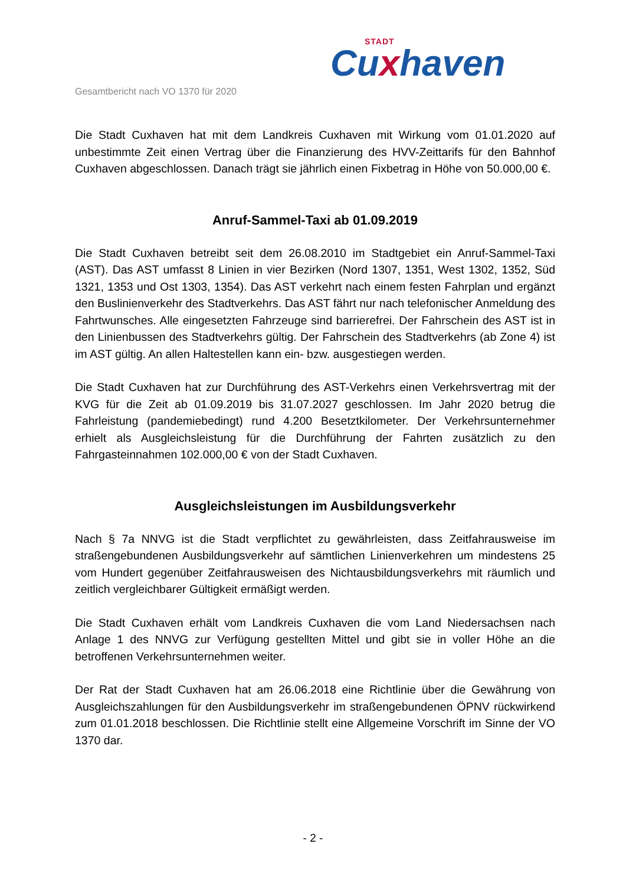STADT
Cuxhaven
Gesamtbericht nach VO 1370 für 2020
Die Stadt Cuxhaven hat mit dem Landkreis Cuxhaven mit Wirkung vom 01.01.2020 auf unbestimmte Zeit einen Vertrag über die Finanzierung des HVV-Zeittarifs für den Bahnhof Cuxhaven abgeschlossen. Danach trägt sie jährlich einen Fixbetrag in Höhe von 50.000,00 €.
Anruf-Sammel-Taxi ab 01.09.2019
Die Stadt Cuxhaven betreibt seit dem 26.08.2010 im Stadtgebiet ein Anruf-Sammel-Taxi (AST). Das AST umfasst 8 Linien in vier Bezirken (Nord 1307, 1351, West 1302, 1352, Süd 1321, 1353 und Ost 1303, 1354). Das AST verkehrt nach einem festen Fahrplan und ergänzt den Buslinienverkehr des Stadtverkehrs. Das AST fährt nur nach telefonischer Anmeldung des Fahrtwunsches. Alle eingesetzten Fahrzeuge sind barrierefrei. Der Fahrschein des AST ist in den Linienbussen des Stadtverkehrs gültig. Der Fahrschein des Stadtverkehrs (ab Zone 4) ist im AST gültig. An allen Haltestellen kann ein- bzw. ausgestiegen werden.
Die Stadt Cuxhaven hat zur Durchführung des AST-Verkehrs einen Verkehrsvertrag mit der KVG für die Zeit ab 01.09.2019 bis 31.07.2027 geschlossen. Im Jahr 2020 betrug die Fahrleistung (pandemiebedingt) rund 4.200 Besetztkilometer. Der Verkehrsunternehmer erhielt als Ausgleichsleistung für die Durchführung der Fahrten zusätzlich zu den Fahrgasteinnahmen 102.000,00 € von der Stadt Cuxhaven.
Ausgleichsleistungen im Ausbildungsverkehr
Nach § 7a NNVG ist die Stadt verpflichtet zu gewährleisten, dass Zeitfahrausweise im straßengebundenen Ausbildungsverkehr auf sämtlichen Linienverkehren um mindestens 25 vom Hundert gegenüber Zeitfahrausweisen des Nichtausbildungsverkehrs mit räumlich und zeitlich vergleichbarer Gültigkeit ermäßigt werden.
Die Stadt Cuxhaven erhält vom Landkreis Cuxhaven die vom Land Niedersachsen nach Anlage 1 des NNVG zur Verfügung gestellten Mittel und gibt sie in voller Höhe an die betroffenen Verkehrsunternehmen weiter.
Der Rat der Stadt Cuxhaven hat am 26.06.2018 eine Richtlinie über die Gewährung von Ausgleichszahlungen für den Ausbildungsverkehr im straßengebundenen ÖPNV rückwirkend zum 01.01.2018 beschlossen. Die Richtlinie stellt eine Allgemeine Vorschrift im Sinne der VO 1370 dar.
- 2 -